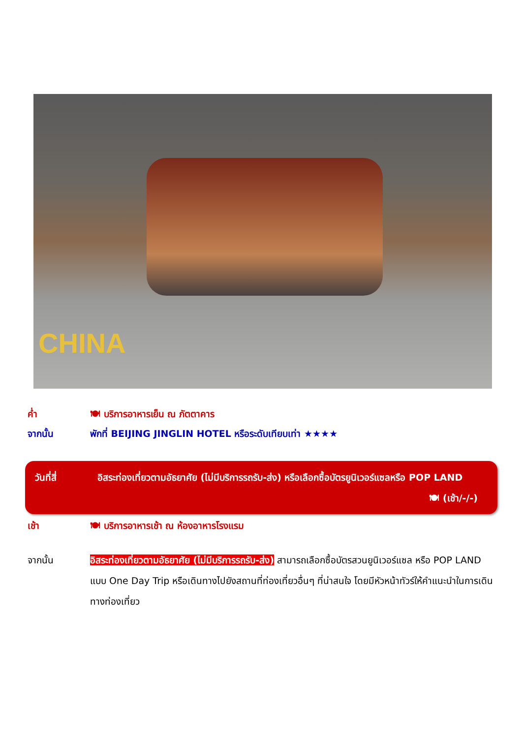CHINA
ค่ำ 🍽 บริการอาหารเย็น ณ ภัตตาคาร
จากนั้น พักที่ BEIJING JINGLIN HOTEL หรือระดับเทียบเท่า ★★★★
วันที่สี่ อิสระท่องเที่ยวตามอัธยาศัย (ไม่มีบริการรถรับ-ส่ง) หรือเลือกซื้อบัตรยูนิเวอร์แซลหรือ POP LAND
🍽 (เช้า/-/-)
เช้า 🍽 บริการอาหารเช้า ณ ห้องอาหารโรงแรม
จากนั้น อิสระท่องเที่ยวตามอัธยาศัย (ไม่มีบริการรถรับ-ส่ง) สามารถเลือกซื้อบัตรสวนยูนิเวอร์แซล หรือ POP LAND แบบ One Day Trip หรือเดินทางไปยังสถานที่ท่องเที่ยวอื่นๆ ที่น่าสนใจ โดยมีหัวหน้าทัวร์ให้คำแนะนำในการเดินทางท่องเที่ยว